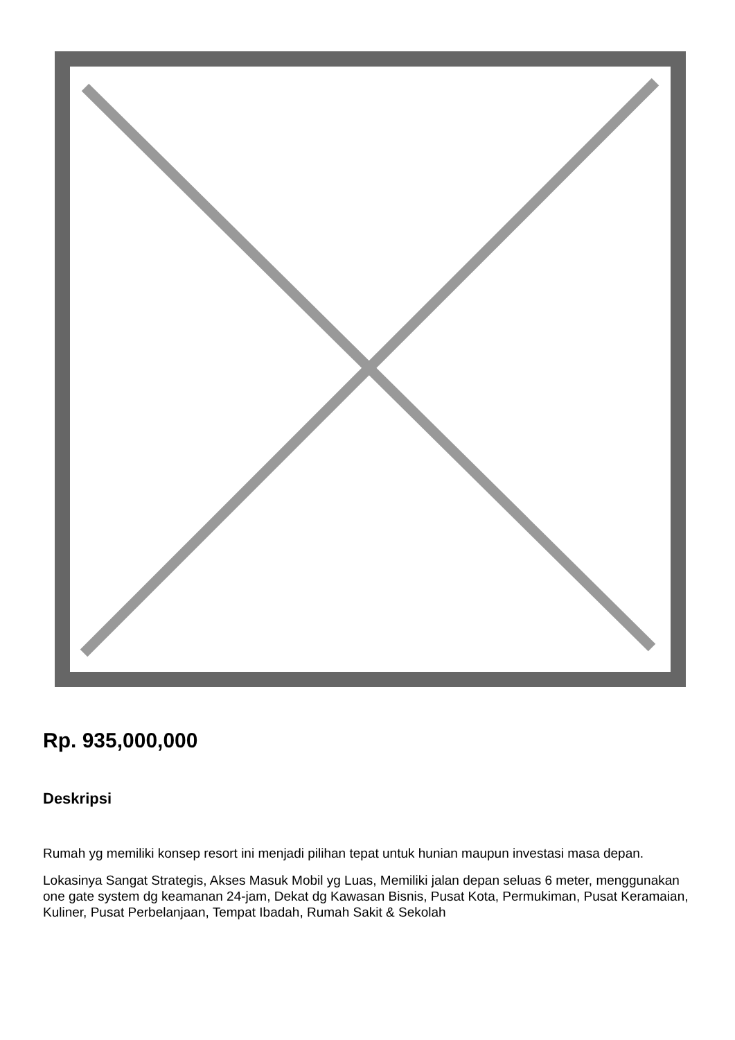Rp. 935,000,000
Deskripsi
Rumah yg memiliki konsep resort ini menjadi pilihan tepat untuk hunian maupun investasi masa depan.
Lokasinya Sangat Strategis, Akses Masuk Mobil yg Luas, Memiliki jalan depan seluas 6 meter, menggunakan one gate system dg keamanan 24-jam, Dekat dg Kawasan Bisnis, Pusat Kota, Permukiman, Pusat Keramaian, Kuliner, Pusat Perbelanjaan, Tempat Ibadah, Rumah Sakit & Sekolah